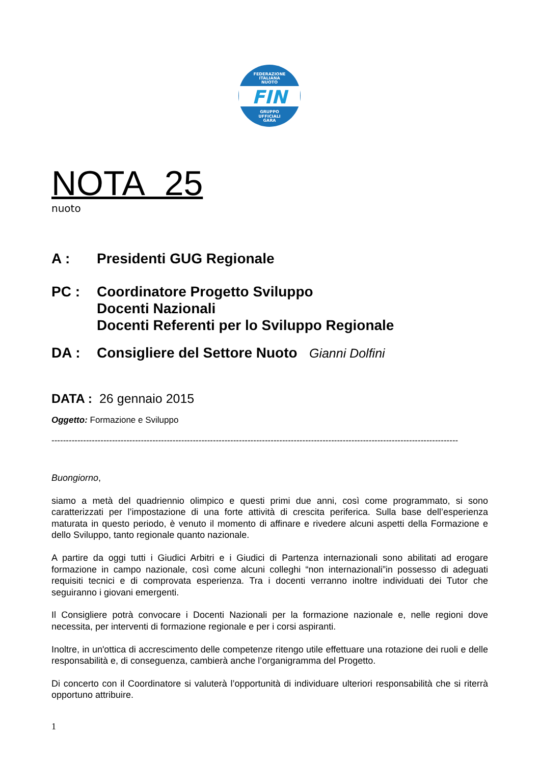FEDERAZIONE
ITALIANA
NUOTO
FIN
GRUPPO
UFFICIALI
GARA
NOTA 25
nuoto
A : Presidenti GUG Regionale
PC : Coordinatore Progetto Sviluppo
Docenti Nazionali
Docenti Referenti per lo Sviluppo Regionale
DA : Consigliere del Settore Nuoto Gianni Dolfini
DATA : 26 gennaio 2015
Oggetto: Formazione e Sviluppo
---------------------------------------------------------------------------------------------------------------------------------------------
Buongiorno,
siamo a metà del quadriennio olimpico e questi primi due anni, così come programmato, si sono caratterizzati per l’impostazione di una forte attività di crescita periferica. Sulla base dell’esperienza maturata in questo periodo, è venuto il momento di affinare e rivedere alcuni aspetti della Formazione e dello Sviluppo, tanto regionale quanto nazionale.
A partire da oggi tutti i Giudici Arbitri e i Giudici di Partenza internazionali sono abilitati ad erogare formazione in campo nazionale, così come alcuni colleghi “non internazionali”in possesso di adeguati requisiti tecnici e di comprovata esperienza. Tra i docenti verranno inoltre individuati dei Tutor che seguiranno i giovani emergenti.
Il Consigliere potrà convocare i Docenti Nazionali per la formazione nazionale e, nelle regioni dove necessita, per interventi di formazione regionale e per i corsi aspiranti.
Inoltre, in un'ottica di accrescimento delle competenze ritengo utile effettuare una rotazione dei ruoli e delle responsabilità e, di conseguenza, cambierà anche l’organigramma del Progetto.
Di concerto con il Coordinatore si valuterà l’opportunità di individuare ulteriori responsabilità che si riterrà opportuno attribuire.
1